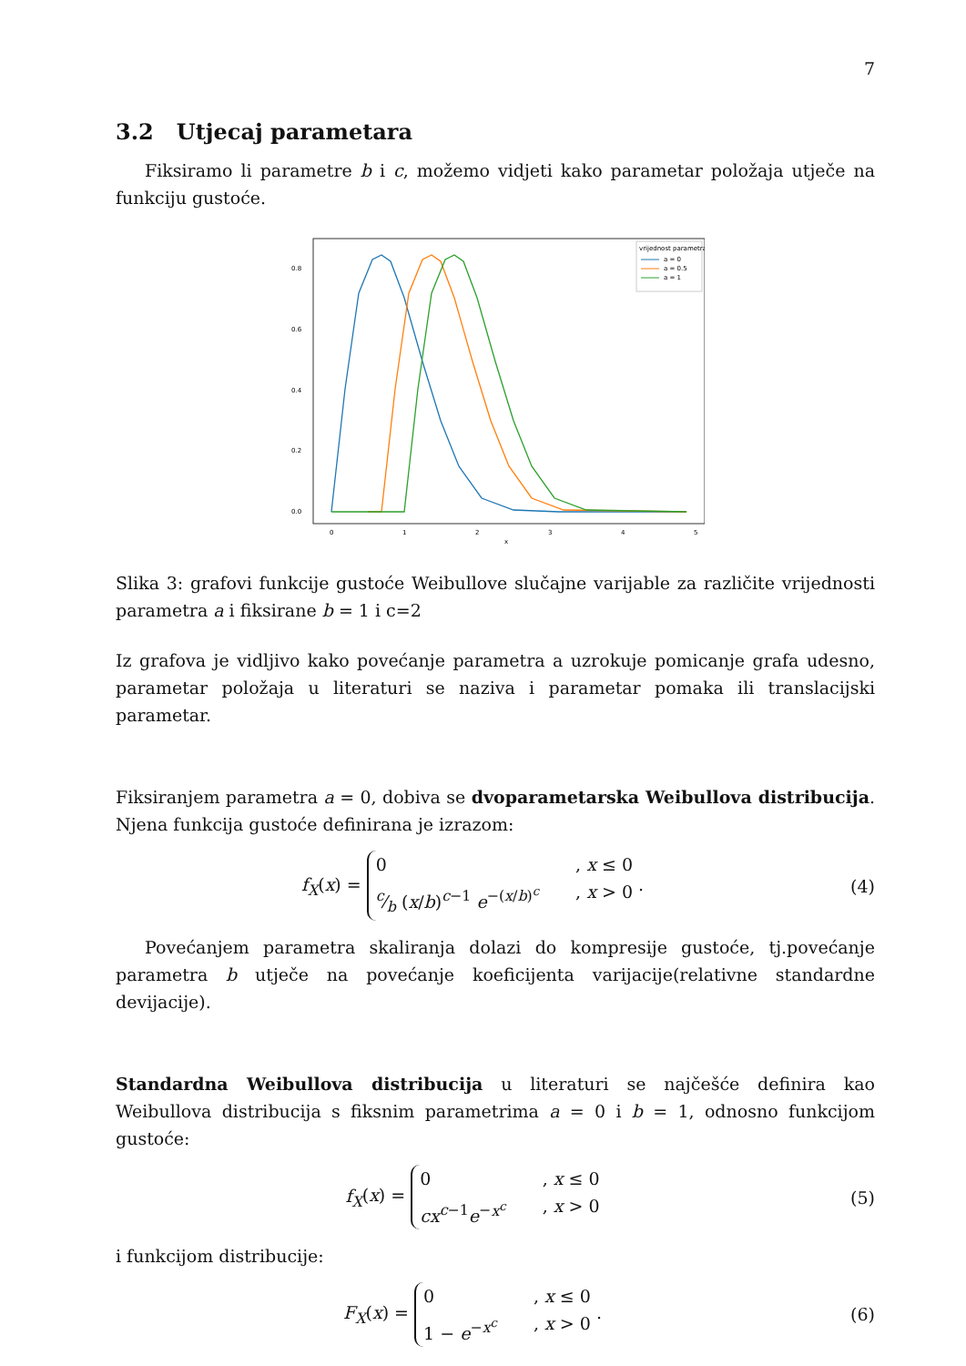7
3.2 Utjecaj parametara
Fiksiramo li parametre b i c, možemo vidjeti kako parametar položaja utječe na funkciju gustoće.
0.8
0.6
0.4
0.2
0.0
0
1
2
3
4
5
x
vrijednost parametra
a = 0
a = 0.5
a = 1
Slika 3: grafovi funkcije gustoće Weibullove slučajne varijable za različite vrijednosti parametra a i fiksirane b = 1 i c=2
Iz grafova je vidljivo kako povećanje parametra a uzrokuje pomicanje grafa udesno, parametar položaja u literaturi se naziva i parametar pomaka ili translacijski parametar.
Fiksiranjem parametra a = 0, dobiva se dvoparametarska Weibullova distribucija. Njena funkcija gustoće definirana je izrazom:
f<sub>X</sub>(x) =
0, x ≤ 0
c⁄b (x/b)<sup>c−1</sup> e<sup>−(x/b)<sup>c</sup></sup>, x > 0
.
(4)
Povećanjem parametra skaliranja dolazi do kompresije gustoće, tj.povećanje parametra b utječe na povećanje koeficijenta varijacije(relativne standardne devijacije).
Standardna Weibullova distribucija u literaturi se najčešće definira kao Weibullova distribucija s fiksnim parametrima a = 0 i b = 1, odnosno funkcijom gustoće:
f<sub>X</sub>(x) =
0, x ≤ 0
cx<sup>c−1</sup>e<sup>−x<sup>c</sup></sup>, x > 0
(5)
i funkcijom distribucije:
F<sub>X</sub>(x) =
0, x ≤ 0
1 − e<sup>−x<sup>c</sup></sup>, x > 0
.
(6)